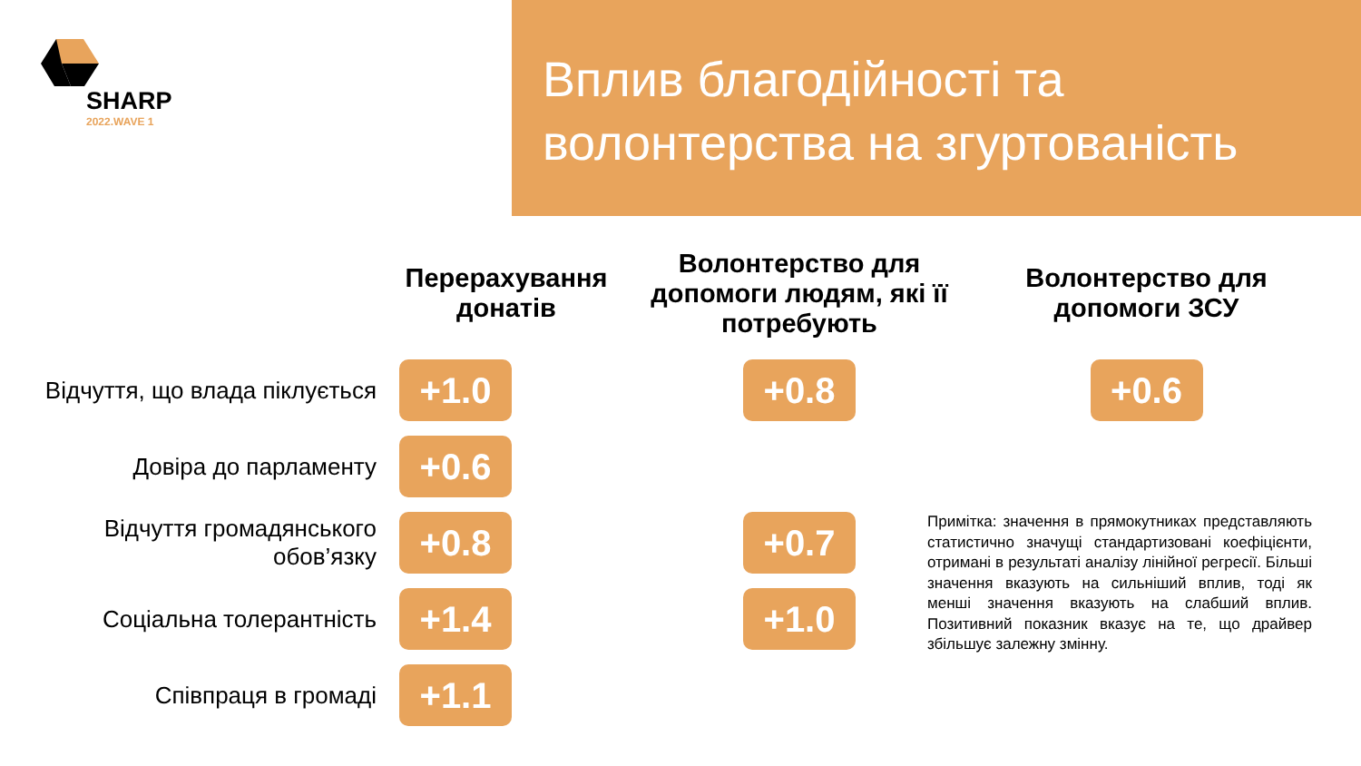SHARP
2022.WAVE 1
Вплив благодійності та волонтерства на згуртованість
| | Перерахування донатів | Волонтерство для допомоги людям, які її потребують | Волонтерство для допомоги ЗСУ |
| --- | --- | --- | --- |
| Відчуття, що влада піклується | +1.0 | +0.8 | +0.6 |
| Довіра до парламенту | +0.6 | | |
| Відчуття громадянського обов’язку | +0.8 | +0.7 | |
| Соціальна толерантність | +1.4 | +1.0 | |
| Співпраця в громаді | +1.1 | | |
Примітка: значення в прямокутниках представляють статистично значущі стандартизовані коефіцієнти, отримані в результаті аналізу лінійної регресії. Більші значення вказують на сильніший вплив, тоді як менші значення вказують на слабший вплив. Позитивний показник вказує на те, що драйвер збільшує залежну змінну.